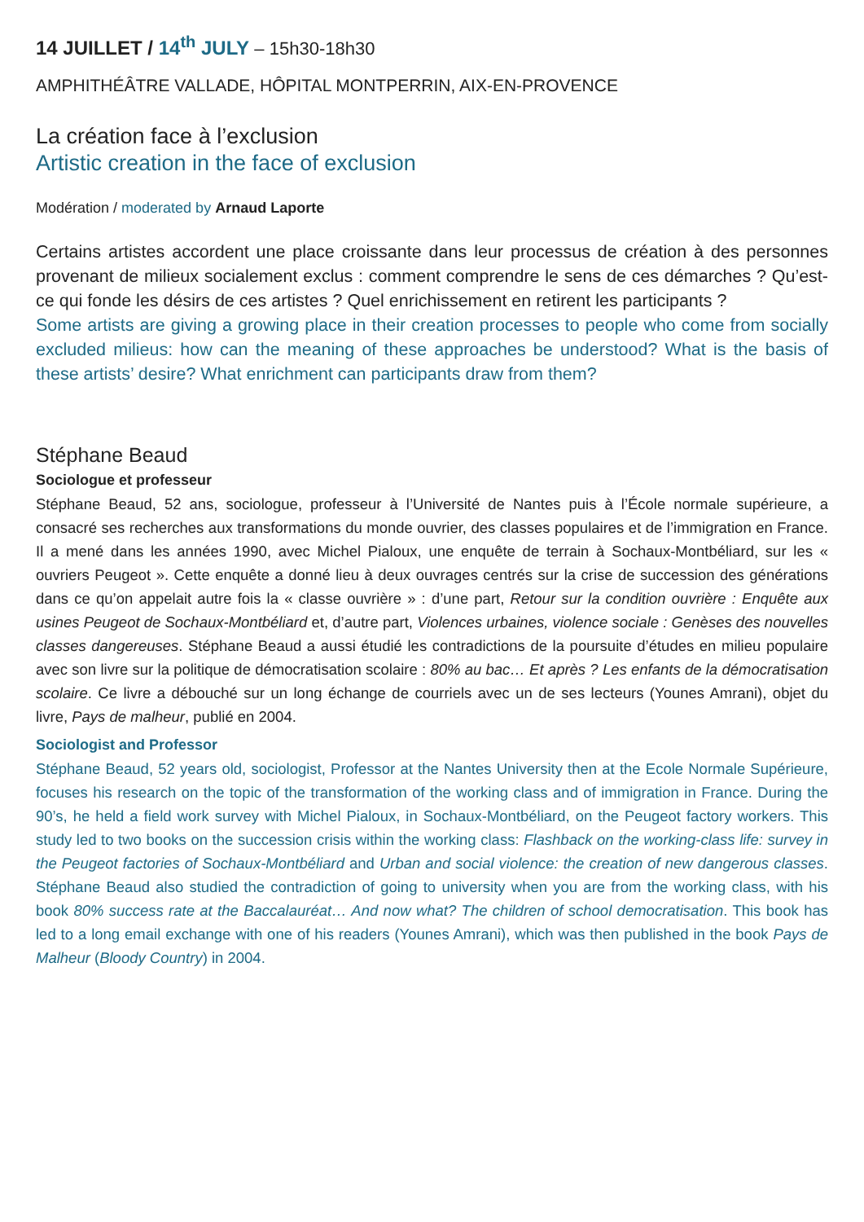14 JUILLET / 14<sup>th</sup> JULY – 15h30-18h30
AMPHITHÉÂTRE VALLADE, HÔPITAL MONTPERRIN, AIX-EN-PROVENCE
La création face à l’exclusion
Artistic creation in the face of exclusion
Modération / moderated by Arnaud Laporte
Certains artistes accordent une place croissante dans leur processus de création à des personnes provenant de milieux socialement exclus : comment comprendre le sens de ces démarches ? Qu’est-ce qui fonde les désirs de ces artistes ? Quel enrichissement en retirent les participants ?
Some artists are giving a growing place in their creation processes to people who come from socially excluded milieus: how can the meaning of these approaches be understood? What is the basis of these artists’ desire? What enrichment can participants draw from them?
Stéphane Beaud
Sociologue et professeur
Stéphane Beaud, 52 ans, sociologue, professeur à l’Université de Nantes puis à l’École normale supérieure, a consacré ses recherches aux transformations du monde ouvrier, des classes populaires et de l’immigration en France. Il a mené dans les années 1990, avec Michel Pialoux, une enquête de terrain à Sochaux-Montbéliard, sur les « ouvriers Peugeot ». Cette enquête a donné lieu à deux ouvrages centrés sur la crise de succession des générations dans ce qu’on appelait autre fois la « classe ouvrière » : d’une part, Retour sur la condition ouvrière : Enquête aux usines Peugeot de Sochaux-Montbéliard et, d’autre part, Violences urbaines, violence sociale : Genèses des nouvelles classes dangereuses. Stéphane Beaud a aussi étudié les contradictions de la poursuite d’études en milieu populaire avec son livre sur la politique de démocratisation scolaire : 80% au bac… Et après ? Les enfants de la démocratisation scolaire. Ce livre a débouché sur un long échange de courriels avec un de ses lecteurs (Younes Amrani), objet du livre, Pays de malheur, publié en 2004.
Sociologist and Professor
Stéphane Beaud, 52 years old, sociologist, Professor at the Nantes University then at the Ecole Normale Supérieure, focuses his research on the topic of the transformation of the working class and of immigration in France. During the 90’s, he held a field work survey with Michel Pialoux, in Sochaux-Montbéliard, on the Peugeot factory workers. This study led to two books on the succession crisis within the working class: Flashback on the working-class life: survey in the Peugeot factories of Sochaux-Montbéliard and Urban and social violence: the creation of new dangerous classes. Stéphane Beaud also studied the contradiction of going to university when you are from the working class, with his book 80% success rate at the Baccalauréat… And now what? The children of school democratisation. This book has led to a long email exchange with one of his readers (Younes Amrani), which was then published in the book Pays de Malheur (Bloody Country) in 2004.